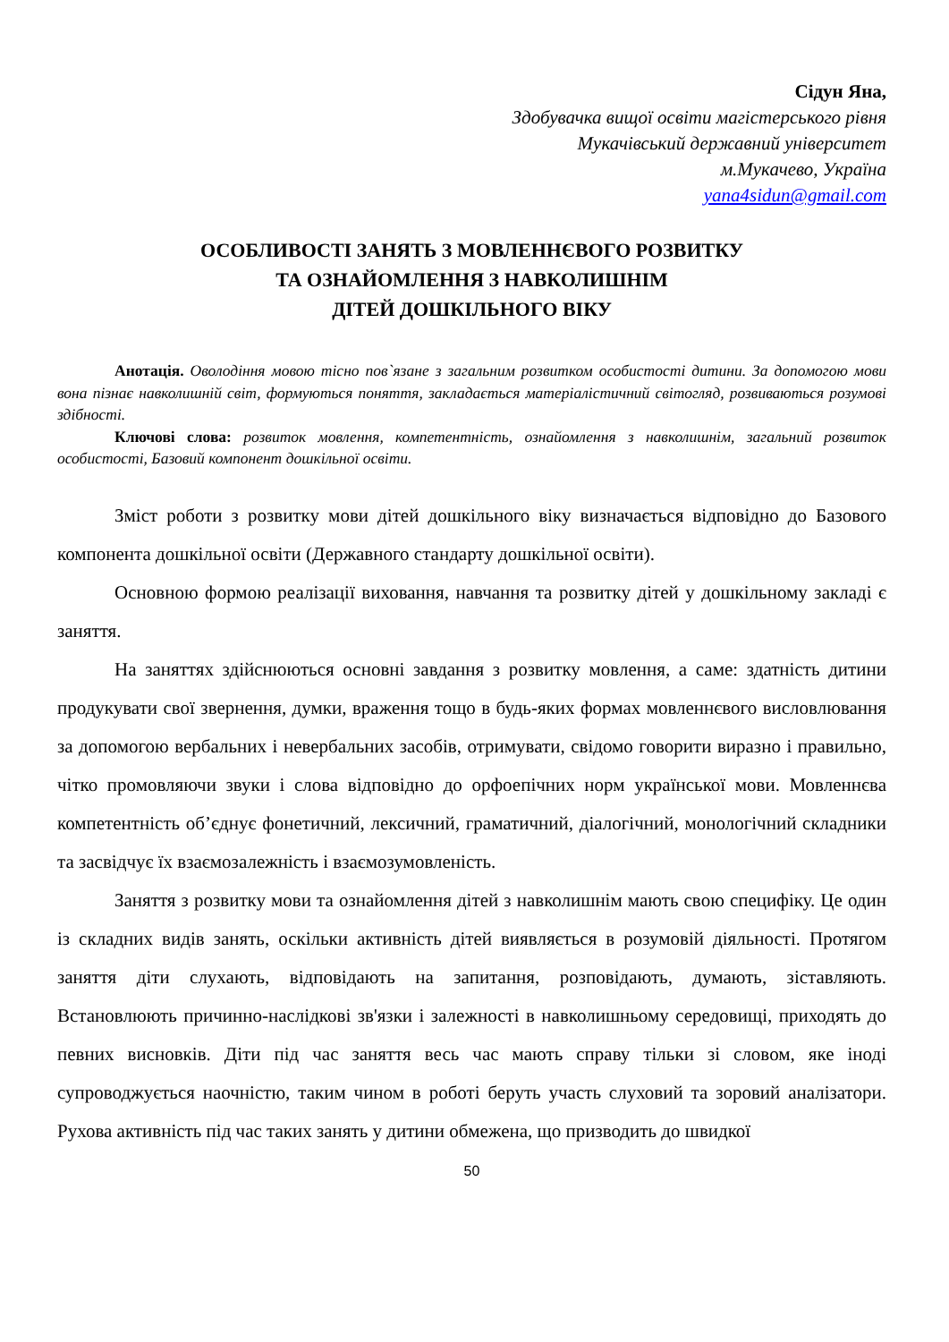Сідун Яна,
Здобувачка вищої освіти магістерського рівня
Мукачівський державний університет
м.Мукачево, Україна
yana4sidun@gmail.com
ОСОБЛИВОСТІ ЗАНЯТЬ З МОВЛЕННЄВОГО РОЗВИТКУ
ТА ОЗНАЙОМЛЕННЯ З НАВКОЛИШНІМ
ДІТЕЙ ДОШКІЛЬНОГО ВІКУ
Анотація. Оволодіння мовою тісно пов`язане з загальним розвитком особистості дитини. За допомогою мови вона пізнає навколишній світ, формуються поняття, закладається матеріалістичний світогляд, розвиваються розумові здібності.
Ключові слова: розвиток мовлення, компетентність, ознайомлення з навколишнім, загальний розвиток особистості, Базовий компонент дошкільної освіти.
Зміст роботи з розвитку мови дітей дошкільного віку визначається відповідно до Базового компонента дошкільної освіти (Державного стандарту дошкільної освіти).
Основною формою реалізації виховання, навчання та розвитку дітей у дошкільному закладі є заняття.
На заняттях здійснюються основні завдання з розвитку мовлення, а саме: здатність дитини продукувати свої звернення, думки, враження тощо в будь-яких формах мовленнєвого висловлювання за допомогою вербальних і невербальних засобів, отримувати, свідомо говорити виразно і правильно, чітко промовляючи звуки і слова відповідно до орфоепічних норм української мови. Мовленнєва компетентність об’єднує фонетичний, лексичний, граматичний, діалогічний, монологічний складники та засвідчує їх взаємозалежність і взаємозумовленість.
Заняття з розвитку мови та ознайомлення дітей з навколишнім мають свою специфіку. Це один із складних видів занять, оскільки активність дітей виявляється в розумовій діяльності. Протягом заняття діти слухають, відповідають на запитання, розповідають, думають, зіставляють. Встановлюють причинно-наслідкові зв'язки і залежності в навколишньому середовищі, приходять до певних висновків. Діти під час заняття весь час мають справу тільки зі словом, яке іноді супроводжується наочністю, таким чином в роботі беруть участь слуховий та зоровий аналізатори. Рухова активність під час таких занять у дитини обмежена, що призводить до швидкої
50